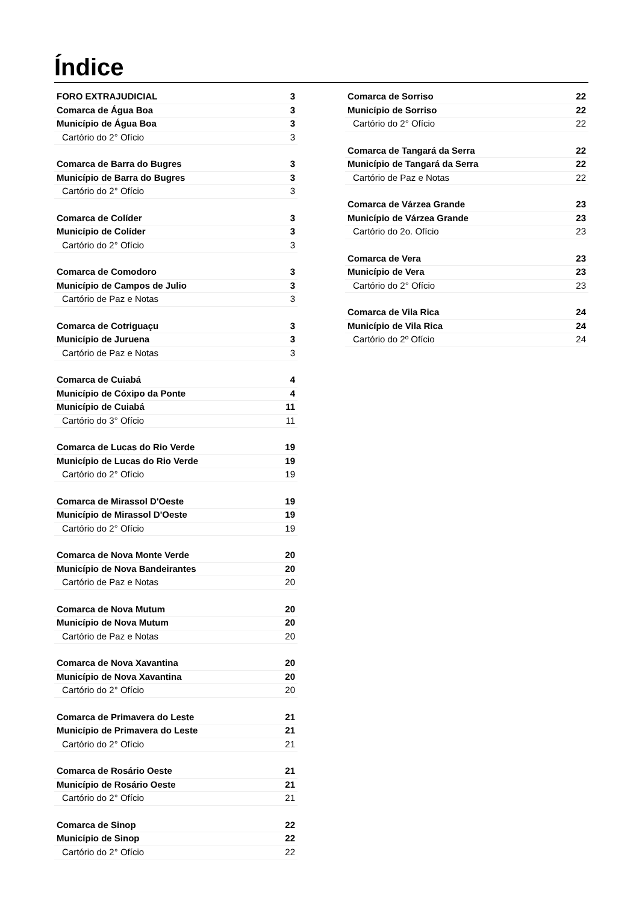Índice
FORO EXTRAJUDICIAL 3
Comarca de Água Boa 3
Município de Água Boa 3
Cartório do 2° Ofício 3
Comarca de Barra do Bugres 3
Município de Barra do Bugres 3
Cartório do 2° Ofício 3
Comarca de Colíder 3
Município de Colíder 3
Cartório do 2° Ofício 3
Comarca de Comodoro 3
Município de Campos de Julio 3
Cartório de Paz e Notas 3
Comarca de Cotriguaçu 3
Município de Juruena 3
Cartório de Paz e Notas 3
Comarca de Cuiabá 4
Município de Cóxipo da Ponte 4
Município de Cuiabá 11
Cartório do 3° Ofício 11
Comarca de Lucas do Rio Verde 19
Município de Lucas do Rio Verde 19
Cartório do 2° Ofício 19
Comarca de Mirassol D'Oeste 19
Município de Mirassol D'Oeste 19
Cartório do 2° Ofício 19
Comarca de Nova Monte Verde 20
Município de Nova Bandeirantes 20
Cartório de Paz e Notas 20
Comarca de Nova Mutum 20
Município de Nova Mutum 20
Cartório de Paz e Notas 20
Comarca de Nova Xavantina 20
Município de Nova Xavantina 20
Cartório do 2° Ofício 20
Comarca de Primavera do Leste 21
Município de Primavera do Leste 21
Cartório do 2° Ofício 21
Comarca de Rosário Oeste 21
Município de Rosário Oeste 21
Cartório do 2° Ofício 21
Comarca de Sinop 22
Município de Sinop 22
Cartório do 2° Ofício 22
Comarca de Sorriso 22
Município de Sorriso 22
Cartório do 2° Ofício 22
Comarca de Tangará da Serra 22
Município de Tangará da Serra 22
Cartório de Paz e Notas 22
Comarca de Várzea Grande 23
Município de Várzea Grande 23
Cartório do 2o. Ofício 23
Comarca de Vera 23
Município de Vera 23
Cartório do 2° Ofício 23
Comarca de Vila Rica 24
Município de Vila Rica 24
Cartório do 2º Ofício 24